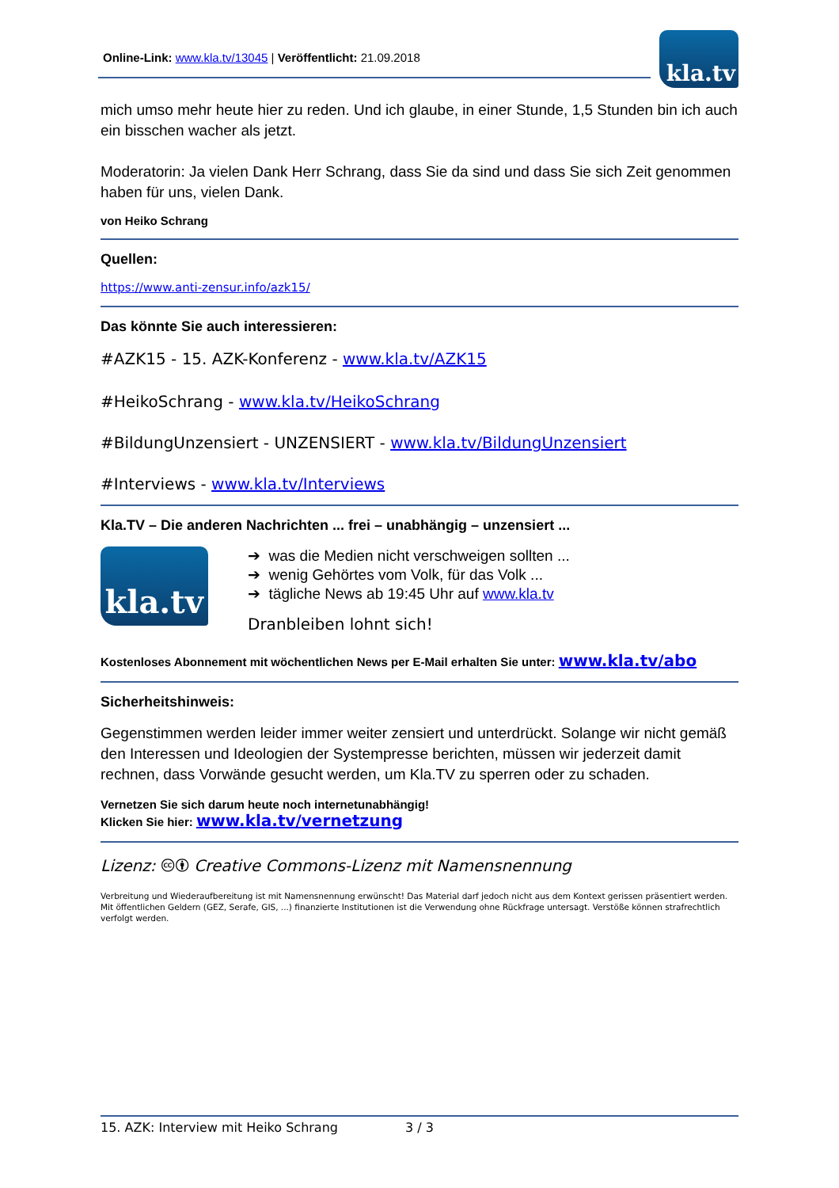Online-Link: www.kla.tv/13045 | Veröffentlicht: 21.09.2018
kla.tv
mich umso mehr heute hier zu reden. Und ich glaube, in einer Stunde, 1,5 Stunden bin ich auch ein bisschen wacher als jetzt.
Moderatorin: Ja vielen Dank Herr Schrang, dass Sie da sind und dass Sie sich Zeit genommen haben für uns, vielen Dank.
von Heiko Schrang
Quellen:
https://www.anti-zensur.info/azk15/
Das könnte Sie auch interessieren:
#AZK15 - 15. AZK-Konferenz - www.kla.tv/AZK15
#HeikoSchrang - www.kla.tv/HeikoSchrang
#BildungUnzensiert - UNZENSIERT - www.kla.tv/BildungUnzensiert
#Interviews - www.kla.tv/Interviews
Kla.TV – Die anderen Nachrichten ... frei – unabhängig – unzensiert ...
kla.tv
➔ was die Medien nicht verschweigen sollten ...
➔ wenig Gehörtes vom Volk, für das Volk ...
➔ tägliche News ab 19:45 Uhr auf www.kla.tv
Dranbleiben lohnt sich!
Kostenloses Abonnement mit wöchentlichen News per E-Mail erhalten Sie unter: www.kla.tv/abo
Sicherheitshinweis:
Gegenstimmen werden leider immer weiter zensiert und unterdrückt. Solange wir nicht gemäß den Interessen und Ideologien der Systempresse berichten, müssen wir jederzeit damit rechnen, dass Vorwände gesucht werden, um Kla.TV zu sperren oder zu schaden.
Vernetzen Sie sich darum heute noch internetunabhängig!
Klicken Sie hier: www.kla.tv/vernetzung
Lizenz: 🅭🅯 Creative Commons-Lizenz mit Namensnennung
Verbreitung und Wiederaufbereitung ist mit Namensnennung erwünscht! Das Material darf jedoch nicht aus dem Kontext gerissen präsentiert werden. Mit öffentlichen Geldern (GEZ, Serafe, GIS, ...) finanzierte Institutionen ist die Verwendung ohne Rückfrage untersagt. Verstöße können strafrechtlich verfolgt werden.
15. AZK: Interview mit Heiko Schrang 3 / 3